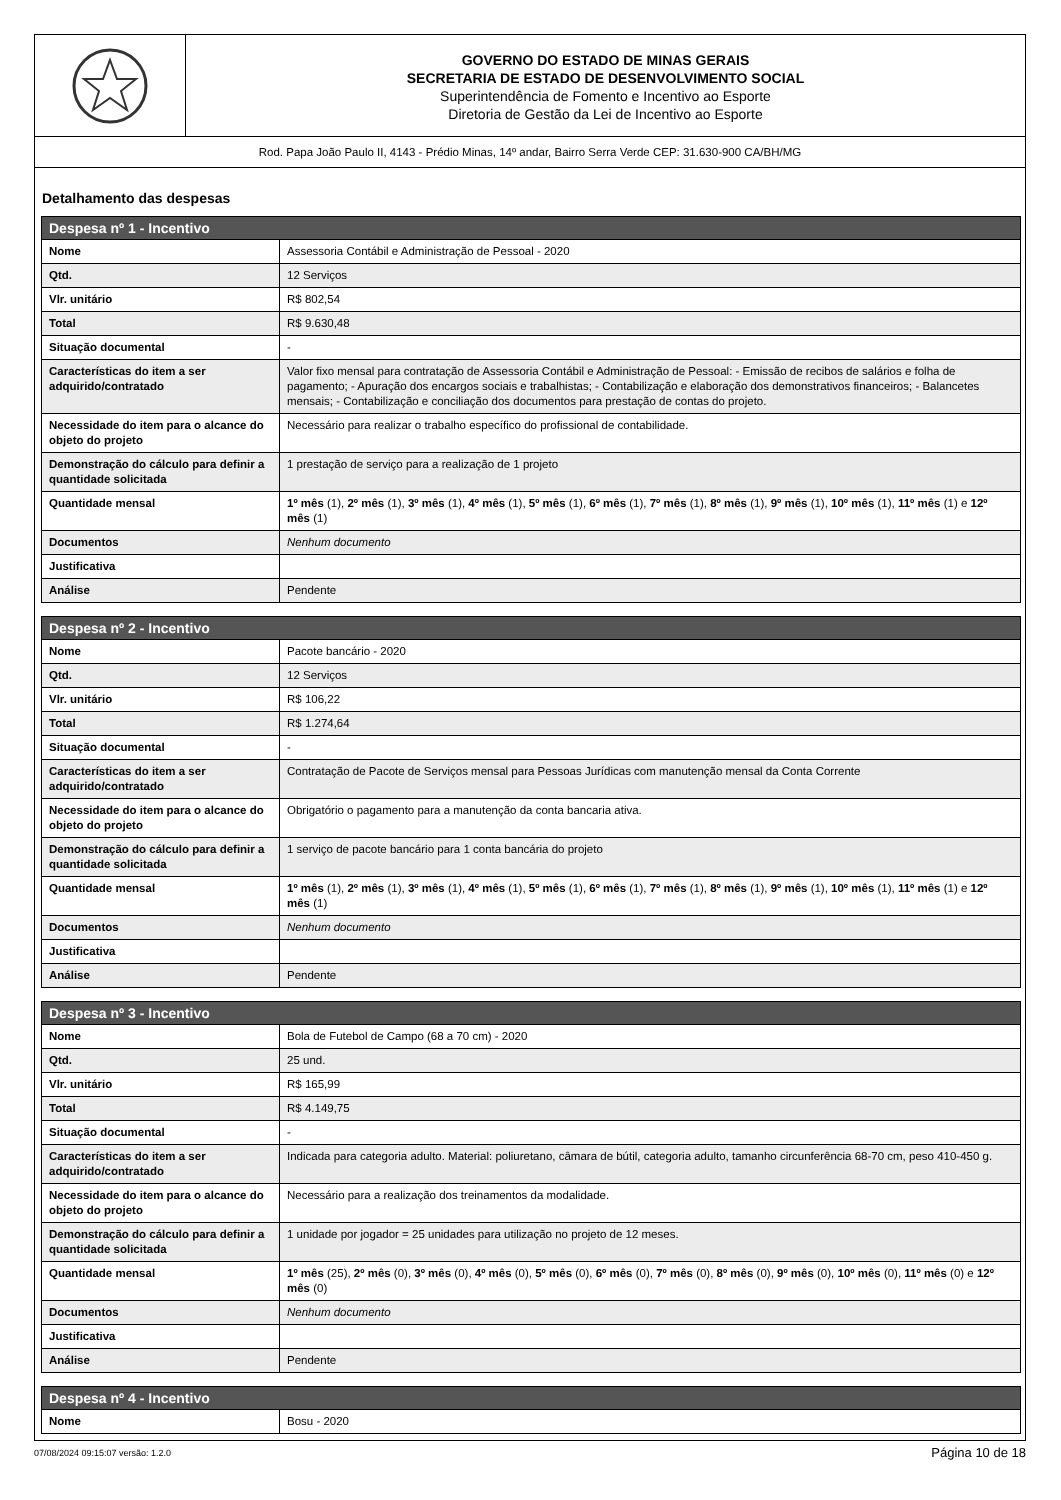GOVERNO DO ESTADO DE MINAS GERAIS
SECRETARIA DE ESTADO DE DESENVOLVIMENTO SOCIAL
Superintendência de Fomento e Incentivo ao Esporte
Diretoria de Gestão da Lei de Incentivo ao Esporte
Rod. Papa João Paulo II, 4143 - Prédio Minas, 14º andar, Bairro Serra Verde CEP: 31.630-900 CA/BH/MG
Detalhamento das despesas
| Despesa nº 1 - Incentivo | |
| --- | --- |
| Nome | Assessoria Contábil e Administração de Pessoal - 2020 |
| Qtd. | 12 Serviços |
| Vlr. unitário | R$ 802,54 |
| Total | R$ 9.630,48 |
| Situação documental | - |
| Características do item a ser adquirido/contratado | Valor fixo mensal para contratação de Assessoria Contábil e Administração de Pessoal: - Emissão de recibos de salários e folha de pagamento; - Apuração dos encargos sociais e trabalhistas; - Contabilização e elaboração dos demonstrativos financeiros; - Balancetes mensais; - Contabilização e conciliação dos documentos para prestação de contas do projeto. |
| Necessidade do item para o alcance do objeto do projeto | Necessário para realizar o trabalho específico do profissional de contabilidade. |
| Demonstração do cálculo para definir a quantidade solicitada | 1 prestação de serviço para a realização de 1 projeto |
| Quantidade mensal | 1º mês (1), 2º mês (1), 3º mês (1), 4º mês (1), 5º mês (1), 6º mês (1), 7º mês (1), 8º mês (1), 9º mês (1), 10º mês (1), 11º mês (1) e 12º mês (1) |
| Documentos | Nenhum documento |
| Justificativa | |
| Análise | Pendente |
| Despesa nº 2 - Incentivo | |
| --- | --- |
| Nome | Pacote bancário - 2020 |
| Qtd. | 12 Serviços |
| Vlr. unitário | R$ 106,22 |
| Total | R$ 1.274,64 |
| Situação documental | - |
| Características do item a ser adquirido/contratado | Contratação de Pacote de Serviços mensal para Pessoas Jurídicas com manutenção mensal da Conta Corrente |
| Necessidade do item para o alcance do objeto do projeto | Obrigatório o pagamento para a manutenção da conta bancaria ativa. |
| Demonstração do cálculo para definir a quantidade solicitada | 1 serviço de pacote bancário para 1 conta bancária do projeto |
| Quantidade mensal | 1º mês (1), 2º mês (1), 3º mês (1), 4º mês (1), 5º mês (1), 6º mês (1), 7º mês (1), 8º mês (1), 9º mês (1), 10º mês (1), 11º mês (1) e 12º mês (1) |
| Documentos | Nenhum documento |
| Justificativa | |
| Análise | Pendente |
| Despesa nº 3 - Incentivo | |
| --- | --- |
| Nome | Bola de Futebol de Campo (68 a 70 cm) - 2020 |
| Qtd. | 25 und. |
| Vlr. unitário | R$ 165,99 |
| Total | R$ 4.149,75 |
| Situação documental | - |
| Características do item a ser adquirido/contratado | Indicada para categoria adulto. Material: poliuretano, câmara de bútil, categoria adulto, tamanho circunferência 68-70 cm, peso 410-450 g. |
| Necessidade do item para o alcance do objeto do projeto | Necessário para a realização dos treinamentos da modalidade. |
| Demonstração do cálculo para definir a quantidade solicitada | 1 unidade por jogador = 25 unidades para utilização no projeto de 12 meses. |
| Quantidade mensal | 1º mês (25), 2º mês (0), 3º mês (0), 4º mês (0), 5º mês (0), 6º mês (0), 7º mês (0), 8º mês (0), 9º mês (0), 10º mês (0), 11º mês (0) e 12º mês (0) |
| Documentos | Nenhum documento |
| Justificativa | |
| Análise | Pendente |
| Despesa nº 4 - Incentivo | |
| --- | --- |
| Nome | Bosu - 2020 |
07/08/2024 09:15:07 versão: 1.2.0 Página 10 de 18